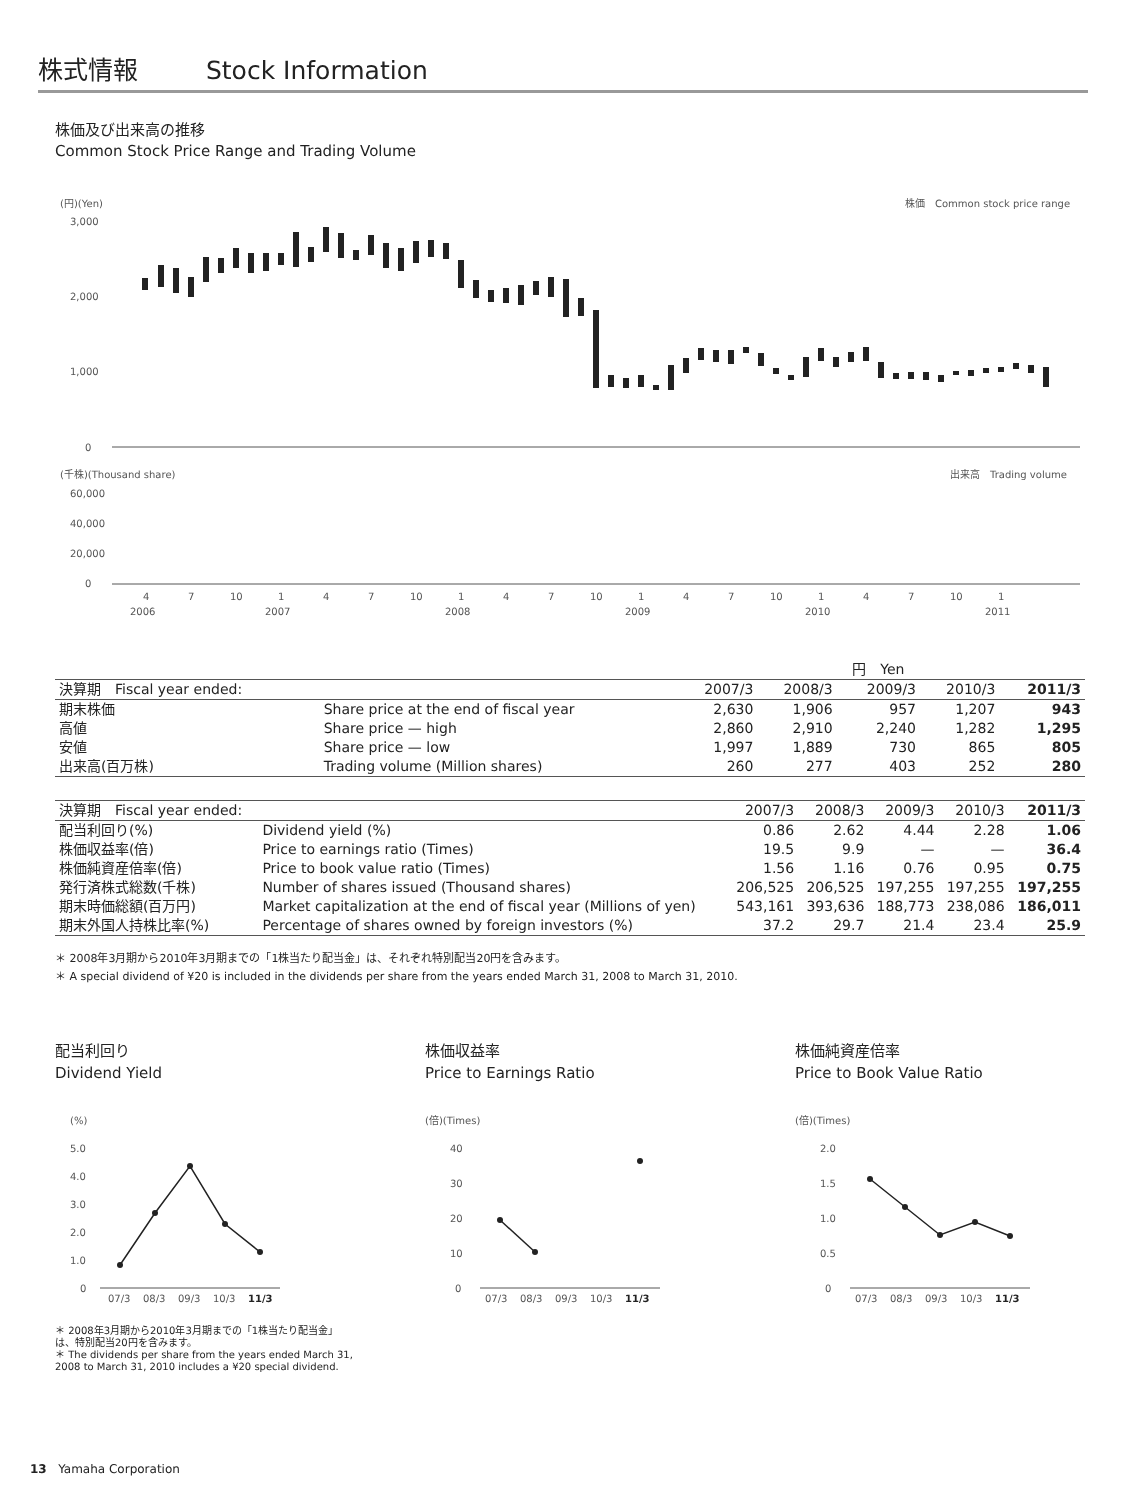株式情報 Stock Information
株価及び出来高の推移
Common Stock Price Range and Trading Volume
(円)(Yen)
株価　Common stock price range
3,000
2,000
1,000
0
(千株)(Thousand share)
出来高　Trading volume
60,000
40,000
20,000
0
4
7
10
1
4
7
10
1
4
7
10
1
4
7
10
1
4
7
10
1
2006
2007
2008
2009
2010
2011
| | | | | 円 Yen | | |
| --- | --- | --- | --- | --- | --- | --- |
| 決算期 Fiscal year ended: | | 2007/3 | 2008/3 | 2009/3 | 2010/3 | 2011/3 |
| 期末株価 | Share price at the end of fiscal year | 2,630 | 1,906 | 957 | 1,207 | 943 |
| 高値 | Share price — high | 2,860 | 2,910 | 2,240 | 1,282 | 1,295 |
| 安値 | Share price — low | 1,997 | 1,889 | 730 | 865 | 805 |
| 出来高(百万株) | Trading volume (Million shares) | 260 | 277 | 403 | 252 | 280 |
| 決算期 Fiscal year ended: | | 2007/3 | 2008/3 | 2009/3 | 2010/3 | 2011/3 |
| 配当利回り(%) | Dividend yield (%) | 0.86 | 2.62 | 4.44 | 2.28 | 1.06 |
| 株価収益率(倍) | Price to earnings ratio (Times) | 19.5 | 9.9 | — | — | 36.4 |
| 株価純資産倍率(倍) | Price to book value ratio (Times) | 1.56 | 1.16 | 0.76 | 0.95 | 0.75 |
| 発行済株式総数(千株) | Number of shares issued (Thousand shares) | 206,525 | 206,525 | 197,255 | 197,255 | 197,255 |
| 期末時価総額(百万円) | Market capitalization at the end of fiscal year (Millions of yen) | 543,161 | 393,636 | 188,773 | 238,086 | 186,011 |
| 期末外国人持株比率(%) | Percentage of shares owned by foreign investors (%) | 37.2 | 29.7 | 21.4 | 23.4 | 25.9 |
＊ 2008年3月期から2010年3月期までの「1株当たり配当金」は、それぞれ特別配当20円を含みます。
＊ A special dividend of ¥20 is included in the dividends per share from the years ended March 31, 2008 to March 31, 2010.
配当利回り
Dividend Yield
株価収益率
Price to Earnings Ratio
株価純資産倍率
Price to Book Value Ratio
(%)
5.0
4.0
3.0
2.0
1.0
0
07/3
08/3
09/3
10/3
11/3
(倍)(Times)
40
30
20
10
0
07/3
08/3
09/3
10/3
11/3
(倍)(Times)
2.0
1.5
1.0
0.5
0
07/3
08/3
09/3
10/3
11/3
＊ 2008年3月期から2010年3月期までの「1株当たり配当金」は、特別配当20円を含みます。
＊ The dividends per share from the years ended March 31, 2008 to March 31, 2010 includes a ¥20 special dividend.
13 Yamaha Corporation